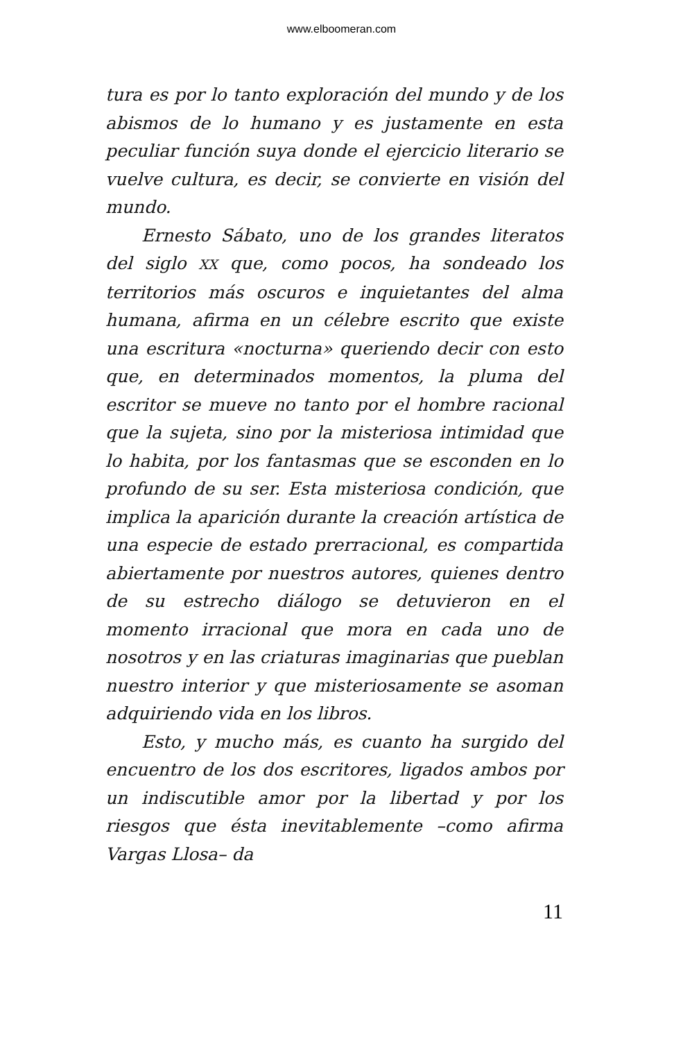www.elboomeran.com
tura es por lo tanto exploración del mundo y de los abismos de lo humano y es justamente en esta peculiar función suya donde el ejercicio literario se vuelve cultura, es decir, se convierte en visión del mundo.
Ernesto Sábato, uno de los grandes literatos del siglo XX que, como pocos, ha sondeado los territorios más oscuros e inquietantes del alma humana, afirma en un célebre escrito que existe una escritura «nocturna» queriendo decir con esto que, en determinados momentos, la pluma del escritor se mueve no tanto por el hombre racional que la sujeta, sino por la misteriosa intimidad que lo habita, por los fantasmas que se esconden en lo profundo de su ser. Esta misteriosa condición, que implica la aparición durante la creación artística de una especie de estado prerracional, es compartida abiertamente por nuestros autores, quienes dentro de su estrecho diálogo se detuvieron en el momento irracional que mora en cada uno de nosotros y en las criaturas imaginarias que pueblan nuestro interior y que misteriosamente se asoman adquiriendo vida en los libros.
Esto, y mucho más, es cuanto ha surgido del encuentro de los dos escritores, ligados ambos por un indiscutible amor por la libertad y por los riesgos que ésta inevitablemente –como afirma Vargas Llosa– da
11